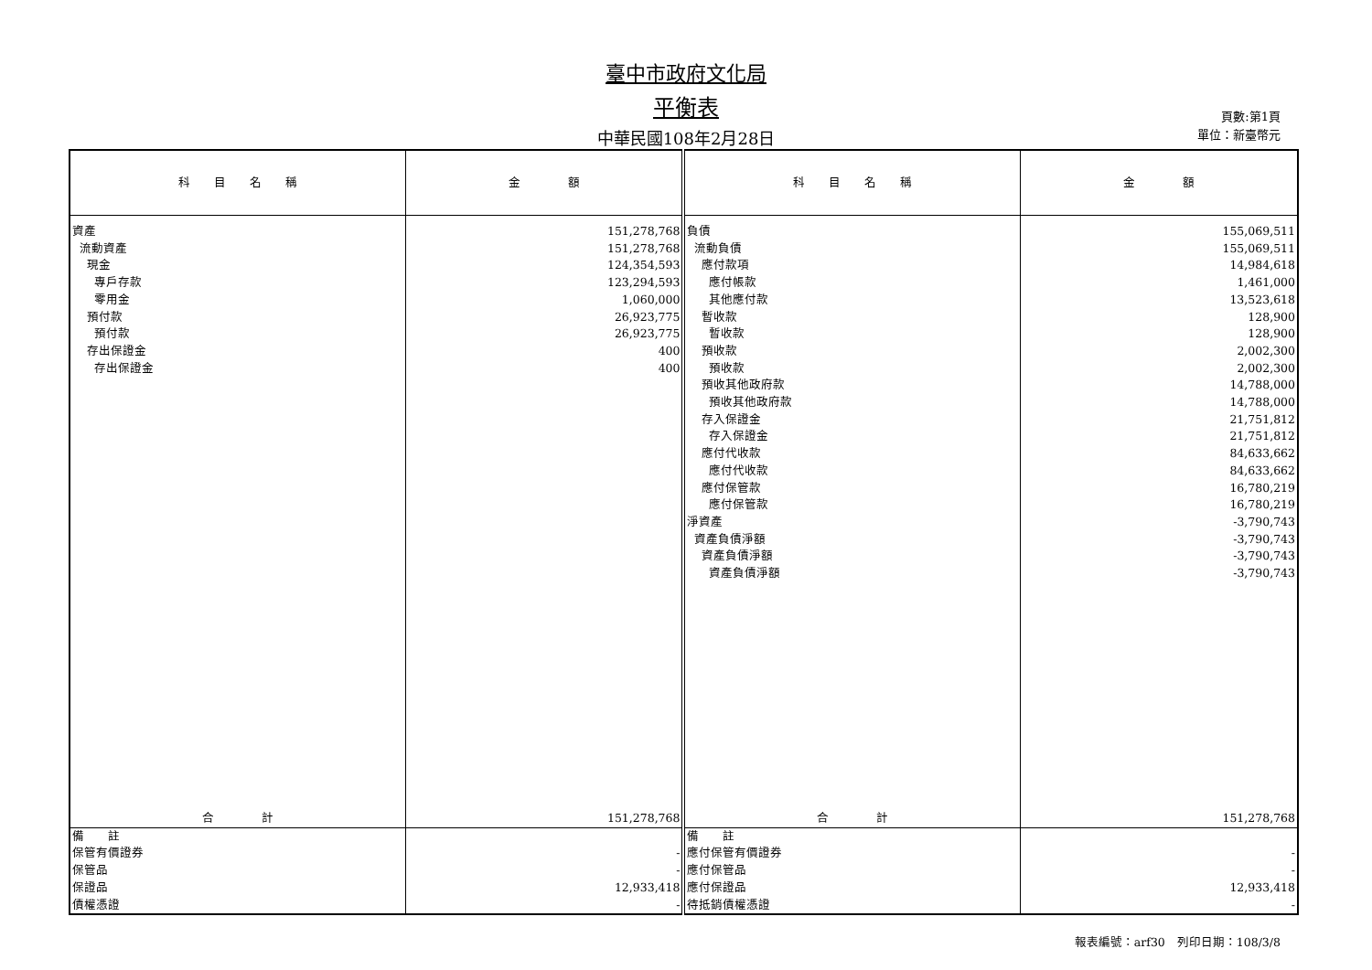臺中市政府文化局
平衡表
中華民國108年2月28日
頁數:第1頁
單位：新臺幣元
| 科 目 名 稱 | 金 額 | 科 目 名 稱 | 金 額 |
| --- | --- | --- | --- |
| 資產 流動資產 現金 專戶存款 零用金 預付款 預付款 存出保證金 存出保證金 | 151,278,768 151,278,768 124,354,593 123,294,593 1,060,000 26,923,775 26,923,775 400 400 | 負債 流動負債 應付款項 應付帳款 其他應付款 暫收款 暫收款 預收款 預收款 預收其他政府款 預收其他政府款 存入保證金 存入保證金 應付代收款 應付代收款 應付保管款 應付保管款 淨資產 資產負債淨額 資產負債淨額 資產負債淨額 | 155,069,511 155,069,511 14,984,618 1,461,000 13,523,618 128,900 128,900 2,002,300 2,002,300 14,788,000 14,788,000 21,751,812 21,751,812 84,633,662 84,633,662 16,780,219 16,780,219 -3,790,743 -3,790,743 -3,790,743 -3,790,743 |
| 合 計 | 151,278,768 | 合 計 | 151,278,768 |
| 備 註 保管有價證券 保管品 保證品 債權憑證 | - - 12,933,418 - | 備 註 應付保管有價證券 應付保管品 應付保證品 待抵銷債權憑證 | - - 12,933,418 - |
報表編號：arf30　列印日期：108/3/8